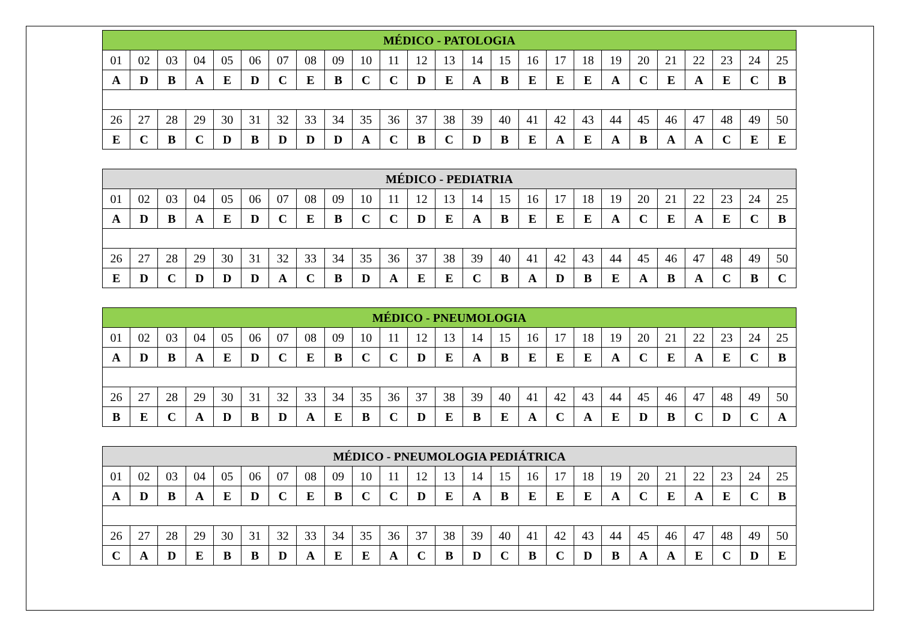| MÉDICO - PATOLOGIA | | | | | | | | | | | | | | | | | | | | | | | | |
| --- | --- | --- | --- | --- | --- | --- | --- | --- | --- | --- | --- | --- | --- | --- | --- | --- | --- | --- | --- | --- | --- | --- | --- | --- |
| 01 | 02 | 03 | 04 | 05 | 06 | 07 | 08 | 09 | 10 | 11 | 12 | 13 | 14 | 15 | 16 | 17 | 18 | 19 | 20 | 21 | 22 | 23 | 24 | 25 |
| A | D | B | A | E | D | C | E | B | C | C | D | E | A | B | E | E | E | A | C | E | A | E | C | B |
| 26 | 27 | 28 | 29 | 30 | 31 | 32 | 33 | 34 | 35 | 36 | 37 | 38 | 39 | 40 | 41 | 42 | 43 | 44 | 45 | 46 | 47 | 48 | 49 | 50 |
| E | C | B | C | D | B | D | D | D | A | C | B | C | D | B | E | A | E | A | B | A | A | C | E | E |
| MÉDICO - PEDIATRIA | | | | | | | | | | | | | | | | | | | | | | | | |
| --- | --- | --- | --- | --- | --- | --- | --- | --- | --- | --- | --- | --- | --- | --- | --- | --- | --- | --- | --- | --- | --- | --- | --- | --- |
| 01 | 02 | 03 | 04 | 05 | 06 | 07 | 08 | 09 | 10 | 11 | 12 | 13 | 14 | 15 | 16 | 17 | 18 | 19 | 20 | 21 | 22 | 23 | 24 | 25 |
| A | D | B | A | E | D | C | E | B | C | C | D | E | A | B | E | E | E | A | C | E | A | E | C | B |
| 26 | 27 | 28 | 29 | 30 | 31 | 32 | 33 | 34 | 35 | 36 | 37 | 38 | 39 | 40 | 41 | 42 | 43 | 44 | 45 | 46 | 47 | 48 | 49 | 50 |
| E | D | C | D | D | D | A | C | B | D | A | E | E | C | B | A | D | B | E | A | B | A | C | B | C |
| MÉDICO - PNEUMOLOGIA | | | | | | | | | | | | | | | | | | | | | | | | |
| --- | --- | --- | --- | --- | --- | --- | --- | --- | --- | --- | --- | --- | --- | --- | --- | --- | --- | --- | --- | --- | --- | --- | --- | --- |
| 01 | 02 | 03 | 04 | 05 | 06 | 07 | 08 | 09 | 10 | 11 | 12 | 13 | 14 | 15 | 16 | 17 | 18 | 19 | 20 | 21 | 22 | 23 | 24 | 25 |
| A | D | B | A | E | D | C | E | B | C | C | D | E | A | B | E | E | E | A | C | E | A | E | C | B |
| 26 | 27 | 28 | 29 | 30 | 31 | 32 | 33 | 34 | 35 | 36 | 37 | 38 | 39 | 40 | 41 | 42 | 43 | 44 | 45 | 46 | 47 | 48 | 49 | 50 |
| B | E | C | A | D | B | D | A | E | B | C | D | E | B | E | A | C | A | E | D | B | C | D | C | A |
| MÉDICO - PNEUMOLOGIA PEDIÁTRICA | | | | | | | | | | | | | | | | | | | | | | | | |
| --- | --- | --- | --- | --- | --- | --- | --- | --- | --- | --- | --- | --- | --- | --- | --- | --- | --- | --- | --- | --- | --- | --- | --- | --- |
| 01 | 02 | 03 | 04 | 05 | 06 | 07 | 08 | 09 | 10 | 11 | 12 | 13 | 14 | 15 | 16 | 17 | 18 | 19 | 20 | 21 | 22 | 23 | 24 | 25 |
| A | D | B | A | E | D | C | E | B | C | C | D | E | A | B | E | E | E | A | C | E | A | E | C | B |
| 26 | 27 | 28 | 29 | 30 | 31 | 32 | 33 | 34 | 35 | 36 | 37 | 38 | 39 | 40 | 41 | 42 | 43 | 44 | 45 | 46 | 47 | 48 | 49 | 50 |
| C | A | D | E | B | B | D | A | E | E | A | C | B | D | C | B | C | D | B | A | A | E | C | D | E |